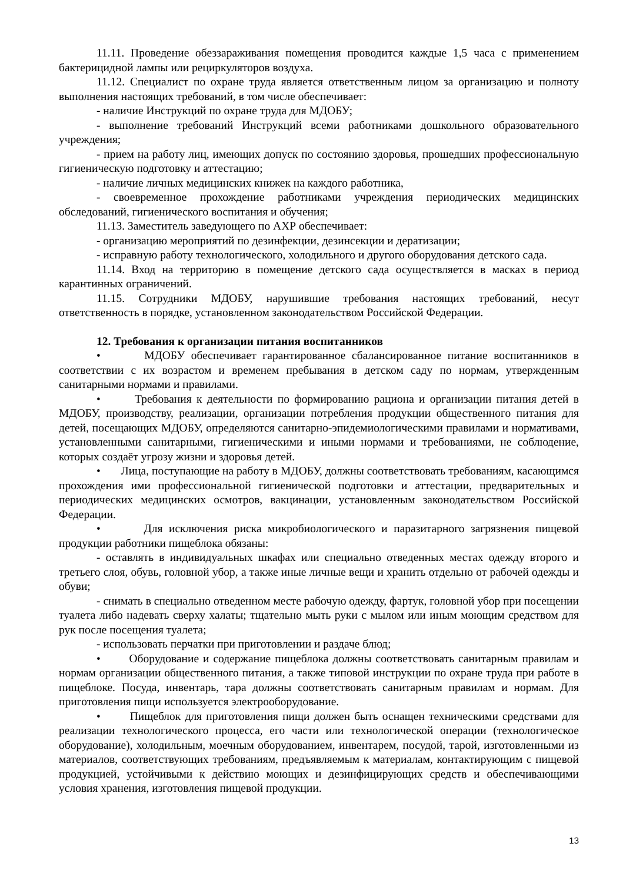11.11. Проведение обеззараживания помещения проводится каждые 1,5 часа с применением бактерицидной лампы или рециркуляторов воздуха.
11.12. Специалист по охране труда является ответственным лицом за организацию и полноту выполнения настоящих требований, в том числе обеспечивает:
- наличие Инструкций по охране труда для МДОБУ;
- выполнение требований Инструкций всеми работниками дошкольного образовательного учреждения;
- прием на работу лиц, имеющих допуск по состоянию здоровья, прошедших профессиональную гигиеническую подготовку и аттестацию;
- наличие личных медицинских книжек на каждого работника,
- своевременное прохождение работниками учреждения периодических медицинских обследований, гигиенического воспитания и обучения;
11.13. Заместитель заведующего по АХР обеспечивает:
- организацию мероприятий по дезинфекции, дезинсекции и дератизации;
- исправную работу технологического, холодильного и другого оборудования детского сада.
11.14. Вход на территорию в помещение детского сада осуществляется в масках в период карантинных ограничений.
11.15. Сотрудники МДОБУ, нарушившие требования настоящих требований, несут ответственность в порядке, установленном законодательством Российской Федерации.
12. Требования к организации питания воспитанников
• МДОБУ обеспечивает гарантированное сбалансированное питание воспитанников в соответствии с их возрастом и временем пребывания в детском саду по нормам, утвержденным санитарными нормами и правилами.
• Требования к деятельности по формированию рациона и организации питания детей в МДОБУ, производству, реализации, организации потребления продукции общественного питания для детей, посещающих МДОБУ, определяются санитарно-эпидемиологическими правилами и нормативами, установленными санитарными, гигиеническими и иными нормами и требованиями, не соблюдение, которых создаёт угрозу жизни и здоровья детей.
• Лица, поступающие на работу в МДОБУ, должны соответствовать требованиям, касающимся прохождения ими профессиональной гигиенической подготовки и аттестации, предварительных и периодических медицинских осмотров, вакцинации, установленным законодательством Российской Федерации.
• Для исключения риска микробиологического и паразитарного загрязнения пищевой продукции работники пищеблока обязаны:
- оставлять в индивидуальных шкафах или специально отведенных местах одежду второго и третьего слоя, обувь, головной убор, а также иные личные вещи и хранить отдельно от рабочей одежды и обуви;
- снимать в специально отведенном месте рабочую одежду, фартук, головной убор при посещении туалета либо надевать сверху халаты; тщательно мыть руки с мылом или иным моющим средством для рук после посещения туалета;
- использовать перчатки при приготовлении и раздаче блюд;
• Оборудование и содержание пищеблока должны соответствовать санитарным правилам и нормам организации общественного питания, а также типовой инструкции по охране труда при работе в пищеблоке. Посуда, инвентарь, тара должны соответствовать санитарным правилам и нормам. Для приготовления пищи используется электрооборудование.
• Пищеблок для приготовления пищи должен быть оснащен техническими средствами для реализации технологического процесса, его части или технологической операции (технологическое оборудование), холодильным, моечным оборудованием, инвентарем, посудой, тарой, изготовленными из материалов, соответствующих требованиям, предъявляемым к материалам, контактирующим с пищевой продукцией, устойчивыми к действию моющих и дезинфицирующих средств и обеспечивающими условия хранения, изготовления пищевой продукции.
13